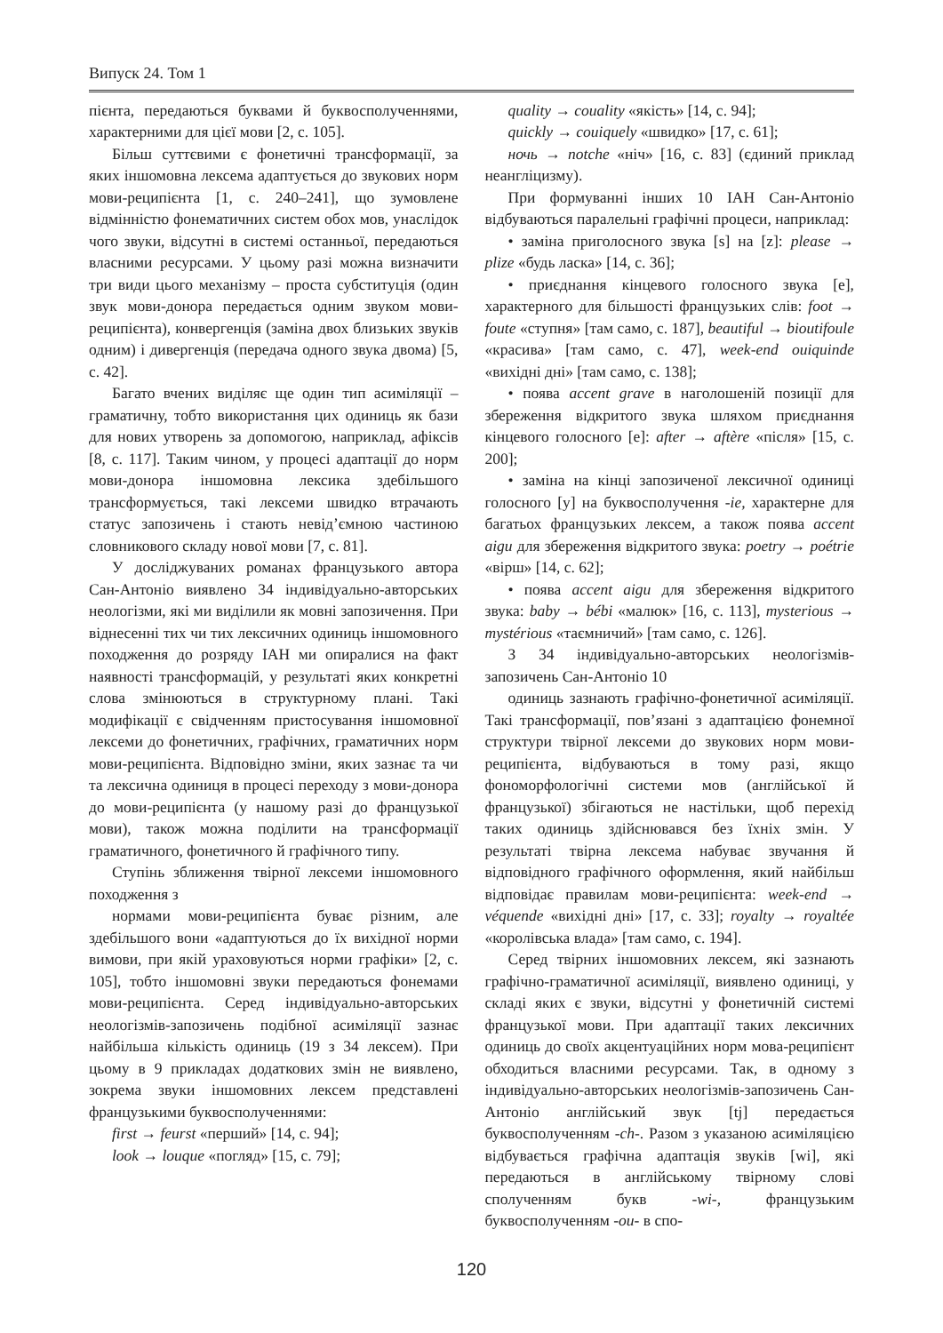Випуск 24. Том 1
пієнта, передаються буквами й буквосполученнями, характерними для цієї мови [2, с. 105].
Більш суттєвими є фонетичні трансформації, за яких іншомовна лексема адаптується до звукових норм мови-реципієнта [1, с. 240–241], що зумовлене відмінністю фонематичних систем обох мов, унаслідок чого звуки, відсутні в системі останньої, передаються власними ресурсами. У цьому разі можна визначити три види цього механізму – проста субституція (один звук мови-донора передається одним звуком мови-реципієнта), конвергенція (заміна двох близьких звуків одним) і дивергенція (передача одного звука двома) [5, с. 42].
Багато вчених виділяє ще один тип асиміляції – граматичну, тобто використання цих одиниць як бази для нових утворень за допомогою, наприклад, афіксів [8, с. 117]. Таким чином, у процесі адаптації до норм мови-донора іншомовна лексика здебільшого трансформується, такі лексеми швидко втрачають статус запозичень і стають невід’ємною частиною словникового складу нової мови [7, с. 81].
У досліджуваних романах французького автора Сан-Антоніо виявлено 34 індивідуально-авторських неологізми, які ми виділили як мовні запозичення. При віднесенні тих чи тих лексичних одиниць іншомовного походження до розряду ІАН ми опиралися на факт наявності трансформацій, у результаті яких конкретні слова змінюються в структурному плані. Такі модифікації є свідченням пристосування іншомовної лексеми до фонетичних, графічних, граматичних норм мови-реципієнта. Відповідно зміни, яких зазнає та чи та лексична одиниця в процесі переходу з мови-донора до мови-реципієнта (у нашому разі до французької мови), також можна поділити на трансформації граматичного, фонетичного й графічного типу.
Ступінь зближення твірної лексеми іншомовного походження з
нормами мови-реципієнта буває різним, але здебільшого вони «адаптуються до їх вихідної норми вимови, при якій ураховуються норми графіки» [2, с. 105], тобто іншомовні звуки передаються фонемами мови-реципієнта. Серед індивідуально-авторських неологізмів-запозичень подібної асиміляції зазнає найбільша кількість одиниць (19 з 34 лексем). При цьому в 9 прикладах додаткових змін не виявлено, зокрема звуки іншомовних лексем представлені французькими буквосполученнями:
first → feurst «перший» [14, с. 94];
look → louque «погляд» [15, с. 79];
quality → couality «якість» [14, с. 94];
quickly → couiquely «швидко» [17, с. 61];
ночь → notche «ніч» [16, с. 83] (єдиний приклад неангліцизму).
При формуванні інших 10 ІАН Сан-Антоніо відбуваються паралельні графічні процеси, наприклад:
• заміна приголосного звука [s] на [z]: please → plize «будь ласка» [14, с. 36];
• приєднання кінцевого голосного звука [e], характерного для більшості французьких слів: foot → foute «ступня» [там само, с. 187], beautiful → bioutifoule «красива» [там само, с. 47], week-end ouiquinde «вихідні дні» [там само, с. 138];
• поява accent grave в наголошеній позиції для збереження відкритого звука шляхом приєднання кінцевого голосного [e]: after → aftère «після» [15, с. 200];
• заміна на кінці запозиченої лексичної одиниці голосного [y] на буквосполучення -ie, характерне для багатьох французьких лексем, а також поява accent aigu для збереження відкритого звука: poetry → poétrie «вірш» [14, с. 62];
• поява accent aigu для збереження відкритого звука: baby → bébi «малюк» [16, с. 113], mysterious → mystérious «таємничий» [там само, с. 126].
З 34 індивідуально-авторських неологізмів-запозичень Сан-Антоніо 10
одиниць зазнають графічно-фонетичної асиміляції. Такі трансформації, пов’язані з адаптацією фонемної структури твірної лексеми до звукових норм мови-реципієнта, відбуваються в тому разі, якщо фономорфологічні системи мов (англійської й французької) збігаються не настільки, щоб перехід таких одиниць здійснювався без їхніх змін. У результаті твірна лексема набуває звучання й відповідного графічного оформлення, який найбільш відповідає правилам мови-реципієнта: week-end → véquende «вихідні дні» [17, с. 33]; royalty → royaltée «королівська влада» [там само, с. 194].
Серед твірних іншомовних лексем, які зазнають графічно-граматичної асиміляції, виявлено одиниці, у складі яких є звуки, відсутні у фонетичній системі французької мови. При адаптації таких лексичних одиниць до своїх акцентуаційних норм мова-реципієнт обходиться власними ресурсами. Так, в одному з індивідуально-авторських неологізмів-запозичень Сан-Антоніо англійський звук [tj] передається буквосполученням -ch-. Разом з указаною асиміляцією відбувається графічна адаптація звуків [wi], які передаються в англійському твірному слові сполученням букв -wi-, французьким буквосполученням -ou- в спо-
120